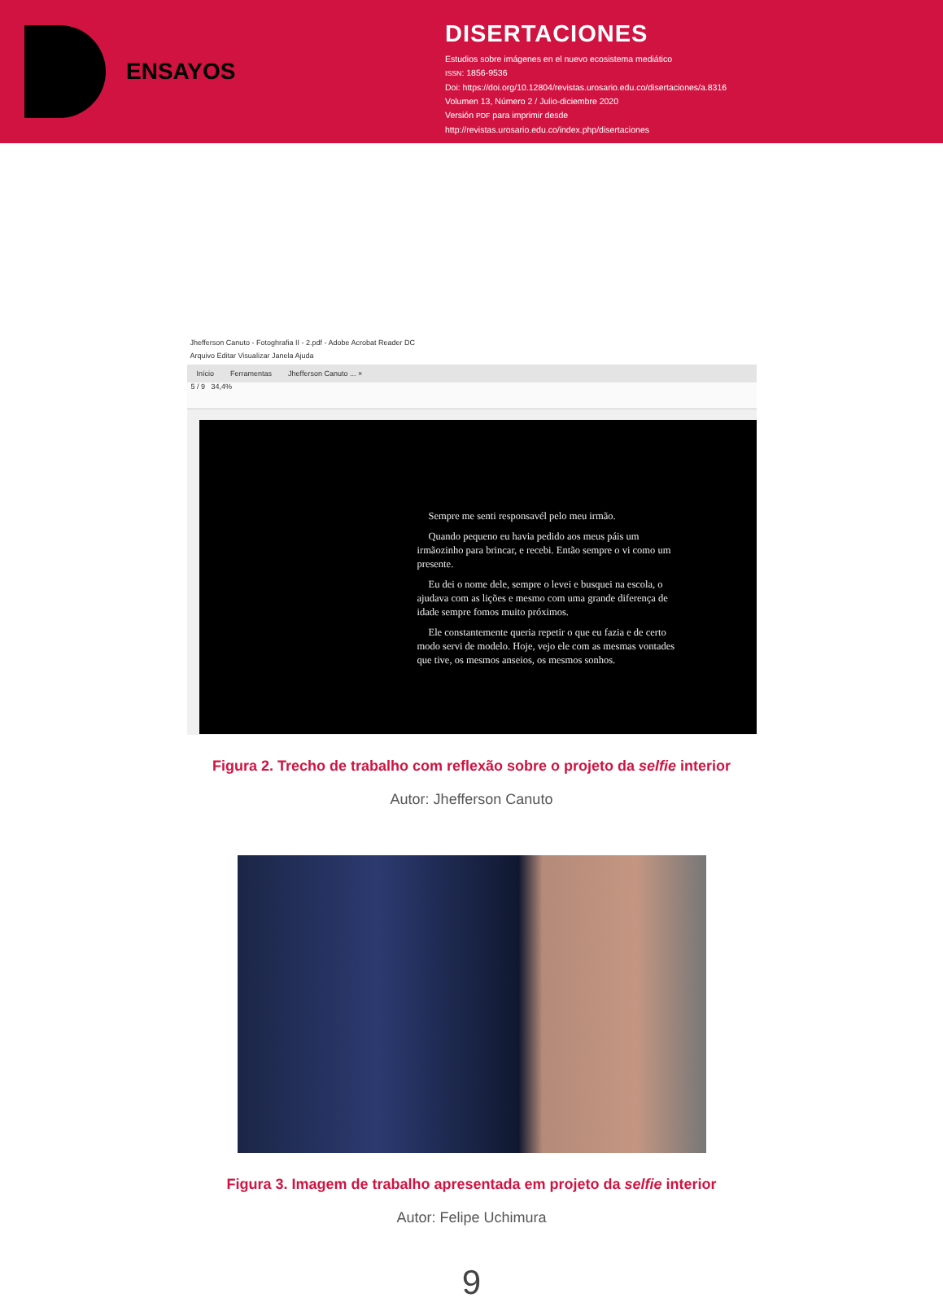ENSAYOS
DISERTACIONES
Estudios sobre imágenes en el nuevo ecosistema mediático
ISSN: 1856-9536
Doi: https://doi.org/10.12804/revistas.urosario.edu.co/disertaciones/a.8316
Volumen 13, Número 2 / Julio-diciembre 2020
Versión PDF para imprimir desde
http://revistas.urosario.edu.co/index.php/disertaciones
Jhefferson Canuto - Fotoghrafia II - 2.pdf - Adobe Acrobat Reader DC
Arquivo Editar Visualizar Janela Ajuda
Início Ferramentas Jhefferson Canuto ... ×
5 / 9 34,4%
Sempre me senti responsavél pelo meu irmão.
Quando pequeno eu havia pedido aos meus páis um irmãozinho para brincar, e recebi. Então sempre o vi como um presente.
Eu dei o nome dele, sempre o levei e busquei na escola, o ajudava com as lições e mesmo com uma grande diferença de idade sempre fomos muito próximos.
Ele constantemente queria repetir o que eu fazia e de certo modo servi de modelo. Hoje, vejo ele com as mesmas vontades que tive, os mesmos anseios, os mesmos sonhos.
Figura 2. Trecho de trabalho com reflexão sobre o projeto da selfie interior
Autor: Jhefferson Canuto
Figura 3. Imagem de trabalho apresentada em projeto da selfie interior
Autor: Felipe Uchimura
9